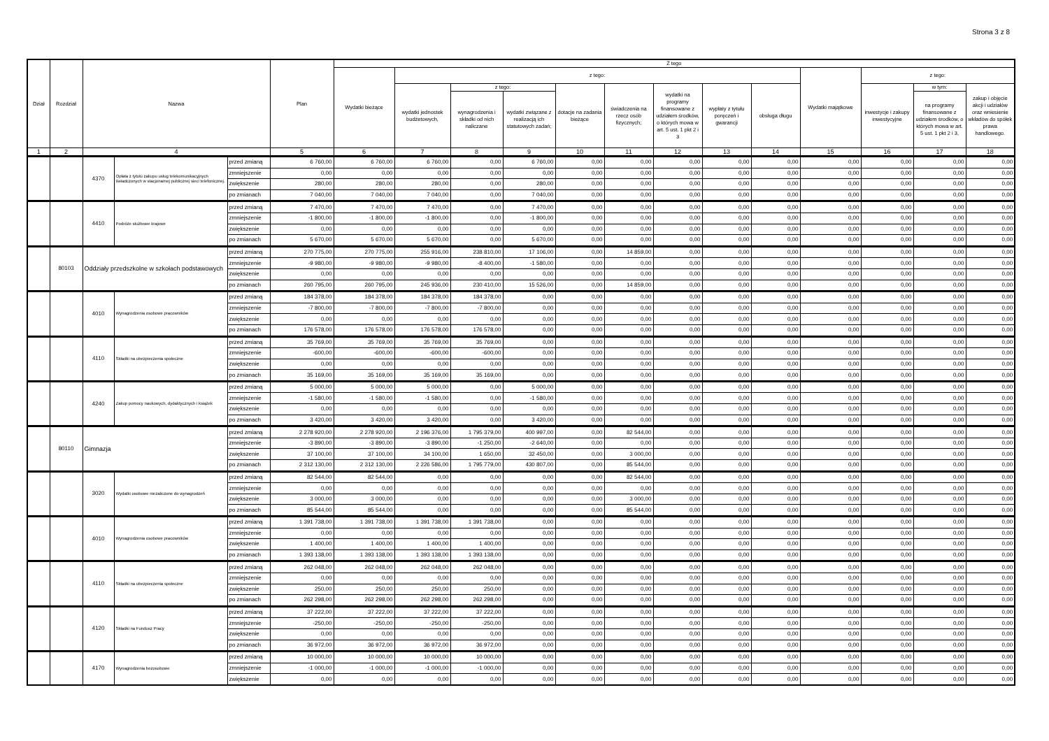Strona 3 z 8
| Dział | Rozdział | Nazwa | | | Plan | Z tego | | | | | | | | | | | | |
| --- | --- | --- | --- | --- | --- | --- | --- | --- | --- | --- | --- | --- | --- | --- | --- | --- | --- | --- |
| | | | | | | Wydatki bieżące | z tego: | | | | | | | | Wydatki majątkowe | z tego: | | |
| | | | | | | | wydatki jednostek budżetowych, | z tego: | | dotacje na zadania bieżące | świadczenia na rzecz osób fizycznych; | wydatki na programy finansowane z udziałem środków, o których mowa w art. 5 ust. 1 pkt 2 i 3 | wypłaty z tytułu poręczeń i gwarancji | obsługa długu | | inwestycje i zakupy inwestycyjne | w tym: | zakup i objęcie akcji i udziałów oraz wniesienie wkładów do spółek prawa handlowego. |
| | | | | | | | | wynagrodzenia i składki od nich naliczane | wydatki związane z realizacją ich statutowych zadań; | | | | | | | | na programy finansowane z udziałem środków, o których mowa w art. 5 ust. 1 pkt 2 i 3, | |
| 1 | 2 | 4 | | | 5 | 6 | 7 | 8 | 9 | 10 | 11 | 12 | 13 | 14 | 15 | 16 | 17 | 18 |
| | | 4370 | Opłata z tytułu zakupu usług telekomunikacyjnych świadczonych w stacjonarnej publicznej sieci telefonicznej. | przed zmianą | 6 760,00 | 6 760,00 | 6 760,00 | 0,00 | 6 760,00 | 0,00 | 0,00 | 0,00 | 0,00 | 0,00 | 0,00 | 0,00 | 0,00 | 0,00 |
| | | | | zmniejszenie | 0,00 | 0,00 | 0,00 | 0,00 | 0,00 | 0,00 | 0,00 | 0,00 | 0,00 | 0,00 | 0,00 | 0,00 | 0,00 | 0,00 |
| | | | | zwiększenie | 280,00 | 280,00 | 280,00 | 0,00 | 280,00 | 0,00 | 0,00 | 0,00 | 0,00 | 0,00 | 0,00 | 0,00 | 0,00 | 0,00 |
| | | | | po zmianach | 7 040,00 | 7 040,00 | 7 040,00 | 0,00 | 7 040,00 | 0,00 | 0,00 | 0,00 | 0,00 | 0,00 | 0,00 | 0,00 | 0,00 | 0,00 |
| | | 4410 | Podróże służbowe krajowe | przed zmianą | 7 470,00 | 7 470,00 | 7 470,00 | 0,00 | 7 470,00 | 0,00 | 0,00 | 0,00 | 0,00 | 0,00 | 0,00 | 0,00 | 0,00 | 0,00 |
| | | | | zmniejszenie | -1 800,00 | -1 800,00 | -1 800,00 | 0,00 | -1 800,00 | 0,00 | 0,00 | 0,00 | 0,00 | 0,00 | 0,00 | 0,00 | 0,00 | 0,00 |
| | | | | zwiększenie | 0,00 | 0,00 | 0,00 | 0,00 | 0,00 | 0,00 | 0,00 | 0,00 | 0,00 | 0,00 | 0,00 | 0,00 | 0,00 | 0,00 |
| | | | | po zmianach | 5 670,00 | 5 670,00 | 5 670,00 | 0,00 | 5 670,00 | 0,00 | 0,00 | 0,00 | 0,00 | 0,00 | 0,00 | 0,00 | 0,00 | 0,00 |
| | 80103 | Oddziały przedszkolne w szkołach podstawowych | | przed zmianą | 270 775,00 | 270 775,00 | 255 916,00 | 238 810,00 | 17 106,00 | 0,00 | 14 859,00 | 0,00 | 0,00 | 0,00 | 0,00 | 0,00 | 0,00 | 0,00 |
| | | | | zmniejszenie | -9 980,00 | -9 980,00 | -9 980,00 | -8 400,00 | -1 580,00 | 0,00 | 0,00 | 0,00 | 0,00 | 0,00 | 0,00 | 0,00 | 0,00 | 0,00 |
| | | | | zwiększenie | 0,00 | 0,00 | 0,00 | 0,00 | 0,00 | 0,00 | 0,00 | 0,00 | 0,00 | 0,00 | 0,00 | 0,00 | 0,00 | 0,00 |
| | | | | po zmianach | 260 795,00 | 260 795,00 | 245 936,00 | 230 410,00 | 15 526,00 | 0,00 | 14 859,00 | 0,00 | 0,00 | 0,00 | 0,00 | 0,00 | 0,00 | 0,00 |
| | | 4010 | Wynagrodzenia osobowe pracowników | przed zmianą | 184 378,00 | 184 378,00 | 184 378,00 | 184 378,00 | 0,00 | 0,00 | 0,00 | 0,00 | 0,00 | 0,00 | 0,00 | 0,00 | 0,00 | 0,00 |
| | | | | zmniejszenie | -7 800,00 | -7 800,00 | -7 800,00 | -7 800,00 | 0,00 | 0,00 | 0,00 | 0,00 | 0,00 | 0,00 | 0,00 | 0,00 | 0,00 | 0,00 |
| | | | | zwiększenie | 0,00 | 0,00 | 0,00 | 0,00 | 0,00 | 0,00 | 0,00 | 0,00 | 0,00 | 0,00 | 0,00 | 0,00 | 0,00 | 0,00 |
| | | | | po zmianach | 176 578,00 | 176 578,00 | 176 578,00 | 176 578,00 | 0,00 | 0,00 | 0,00 | 0,00 | 0,00 | 0,00 | 0,00 | 0,00 | 0,00 | 0,00 |
| | | 4110 | Składki na ubezpieczenia społeczne | przed zmianą | 35 769,00 | 35 769,00 | 35 769,00 | 35 769,00 | 0,00 | 0,00 | 0,00 | 0,00 | 0,00 | 0,00 | 0,00 | 0,00 | 0,00 | 0,00 |
| | | | | zmniejszenie | -600,00 | -600,00 | -600,00 | -600,00 | 0,00 | 0,00 | 0,00 | 0,00 | 0,00 | 0,00 | 0,00 | 0,00 | 0,00 | 0,00 |
| | | | | zwiększenie | 0,00 | 0,00 | 0,00 | 0,00 | 0,00 | 0,00 | 0,00 | 0,00 | 0,00 | 0,00 | 0,00 | 0,00 | 0,00 | 0,00 |
| | | | | po zmianach | 35 169,00 | 35 169,00 | 35 169,00 | 35 169,00 | 0,00 | 0,00 | 0,00 | 0,00 | 0,00 | 0,00 | 0,00 | 0,00 | 0,00 | 0,00 |
| | | 4240 | Zakup pomocy naukowych, dydaktycznych i książek | przed zmianą | 5 000,00 | 5 000,00 | 5 000,00 | 0,00 | 5 000,00 | 0,00 | 0,00 | 0,00 | 0,00 | 0,00 | 0,00 | 0,00 | 0,00 | 0,00 |
| | | | | zmniejszenie | -1 580,00 | -1 580,00 | -1 580,00 | 0,00 | -1 580,00 | 0,00 | 0,00 | 0,00 | 0,00 | 0,00 | 0,00 | 0,00 | 0,00 | 0,00 |
| | | | | zwiększenie | 0,00 | 0,00 | 0,00 | 0,00 | 0,00 | 0,00 | 0,00 | 0,00 | 0,00 | 0,00 | 0,00 | 0,00 | 0,00 | 0,00 |
| | | | | po zmianach | 3 420,00 | 3 420,00 | 3 420,00 | 0,00 | 3 420,00 | 0,00 | 0,00 | 0,00 | 0,00 | 0,00 | 0,00 | 0,00 | 0,00 | 0,00 |
| | 80110 | Gimnazja | | przed zmianą | 2 278 920,00 | 2 278 920,00 | 2 196 376,00 | 1 795 379,00 | 400 997,00 | 0,00 | 82 544,00 | 0,00 | 0,00 | 0,00 | 0,00 | 0,00 | 0,00 | 0,00 |
| | | | | zmniejszenie | -3 890,00 | -3 890,00 | -3 890,00 | -1 250,00 | -2 640,00 | 0,00 | 0,00 | 0,00 | 0,00 | 0,00 | 0,00 | 0,00 | 0,00 | 0,00 |
| | | | | zwiększenie | 37 100,00 | 37 100,00 | 34 100,00 | 1 650,00 | 32 450,00 | 0,00 | 3 000,00 | 0,00 | 0,00 | 0,00 | 0,00 | 0,00 | 0,00 | 0,00 |
| | | | | po zmianach | 2 312 130,00 | 2 312 130,00 | 2 226 586,00 | 1 795 779,00 | 430 807,00 | 0,00 | 85 544,00 | 0,00 | 0,00 | 0,00 | 0,00 | 0,00 | 0,00 | 0,00 |
| | | 3020 | Wydatki osobowe niezaliczone do wynagrodzeń | przed zmianą | 82 544,00 | 82 544,00 | 0,00 | 0,00 | 0,00 | 0,00 | 82 544,00 | 0,00 | 0,00 | 0,00 | 0,00 | 0,00 | 0,00 | 0,00 |
| | | | | zmniejszenie | 0,00 | 0,00 | 0,00 | 0,00 | 0,00 | 0,00 | 0,00 | 0,00 | 0,00 | 0,00 | 0,00 | 0,00 | 0,00 | 0,00 |
| | | | | zwiększenie | 3 000,00 | 3 000,00 | 0,00 | 0,00 | 0,00 | 0,00 | 3 000,00 | 0,00 | 0,00 | 0,00 | 0,00 | 0,00 | 0,00 | 0,00 |
| | | | | po zmianach | 85 544,00 | 85 544,00 | 0,00 | 0,00 | 0,00 | 0,00 | 85 544,00 | 0,00 | 0,00 | 0,00 | 0,00 | 0,00 | 0,00 | 0,00 |
| | | 4010 | Wynagrodzenia osobowe pracowników | przed zmianą | 1 391 738,00 | 1 391 738,00 | 1 391 738,00 | 1 391 738,00 | 0,00 | 0,00 | 0,00 | 0,00 | 0,00 | 0,00 | 0,00 | 0,00 | 0,00 | 0,00 |
| | | | | zmniejszenie | 0,00 | 0,00 | 0,00 | 0,00 | 0,00 | 0,00 | 0,00 | 0,00 | 0,00 | 0,00 | 0,00 | 0,00 | 0,00 | 0,00 |
| | | | | zwiększenie | 1 400,00 | 1 400,00 | 1 400,00 | 1 400,00 | 0,00 | 0,00 | 0,00 | 0,00 | 0,00 | 0,00 | 0,00 | 0,00 | 0,00 | 0,00 |
| | | | | po zmianach | 1 393 138,00 | 1 393 138,00 | 1 393 138,00 | 1 393 138,00 | 0,00 | 0,00 | 0,00 | 0,00 | 0,00 | 0,00 | 0,00 | 0,00 | 0,00 | 0,00 |
| | | 4110 | Składki na ubezpieczenia społeczne | przed zmianą | 262 048,00 | 262 048,00 | 262 048,00 | 262 048,00 | 0,00 | 0,00 | 0,00 | 0,00 | 0,00 | 0,00 | 0,00 | 0,00 | 0,00 | 0,00 |
| | | | | zmniejszenie | 0,00 | 0,00 | 0,00 | 0,00 | 0,00 | 0,00 | 0,00 | 0,00 | 0,00 | 0,00 | 0,00 | 0,00 | 0,00 | 0,00 |
| | | | | zwiększenie | 250,00 | 250,00 | 250,00 | 250,00 | 0,00 | 0,00 | 0,00 | 0,00 | 0,00 | 0,00 | 0,00 | 0,00 | 0,00 | 0,00 |
| | | | | po zmianach | 262 298,00 | 262 298,00 | 262 298,00 | 262 298,00 | 0,00 | 0,00 | 0,00 | 0,00 | 0,00 | 0,00 | 0,00 | 0,00 | 0,00 | 0,00 |
| | | 4120 | Składki na Fundusz Pracy | przed zmianą | 37 222,00 | 37 222,00 | 37 222,00 | 37 222,00 | 0,00 | 0,00 | 0,00 | 0,00 | 0,00 | 0,00 | 0,00 | 0,00 | 0,00 | 0,00 |
| | | | | zmniejszenie | -250,00 | -250,00 | -250,00 | -250,00 | 0,00 | 0,00 | 0,00 | 0,00 | 0,00 | 0,00 | 0,00 | 0,00 | 0,00 | 0,00 |
| | | | | zwiększenie | 0,00 | 0,00 | 0,00 | 0,00 | 0,00 | 0,00 | 0,00 | 0,00 | 0,00 | 0,00 | 0,00 | 0,00 | 0,00 | 0,00 |
| | | | | po zmianach | 36 972,00 | 36 972,00 | 36 972,00 | 36 972,00 | 0,00 | 0,00 | 0,00 | 0,00 | 0,00 | 0,00 | 0,00 | 0,00 | 0,00 | 0,00 |
| | | 4170 | Wynagrodzenia bezosobowe | przed zmianą | 10 000,00 | 10 000,00 | 10 000,00 | 10 000,00 | 0,00 | 0,00 | 0,00 | 0,00 | 0,00 | 0,00 | 0,00 | 0,00 | 0,00 | 0,00 |
| | | | | zmniejszenie | -1 000,00 | -1 000,00 | -1 000,00 | -1 000,00 | 0,00 | 0,00 | 0,00 | 0,00 | 0,00 | 0,00 | 0,00 | 0,00 | 0,00 | 0,00 |
| | | | | zwiększenie | 0,00 | 0,00 | 0,00 | 0,00 | 0,00 | 0,00 | 0,00 | 0,00 | 0,00 | 0,00 | 0,00 | 0,00 | 0,00 | 0,00 |